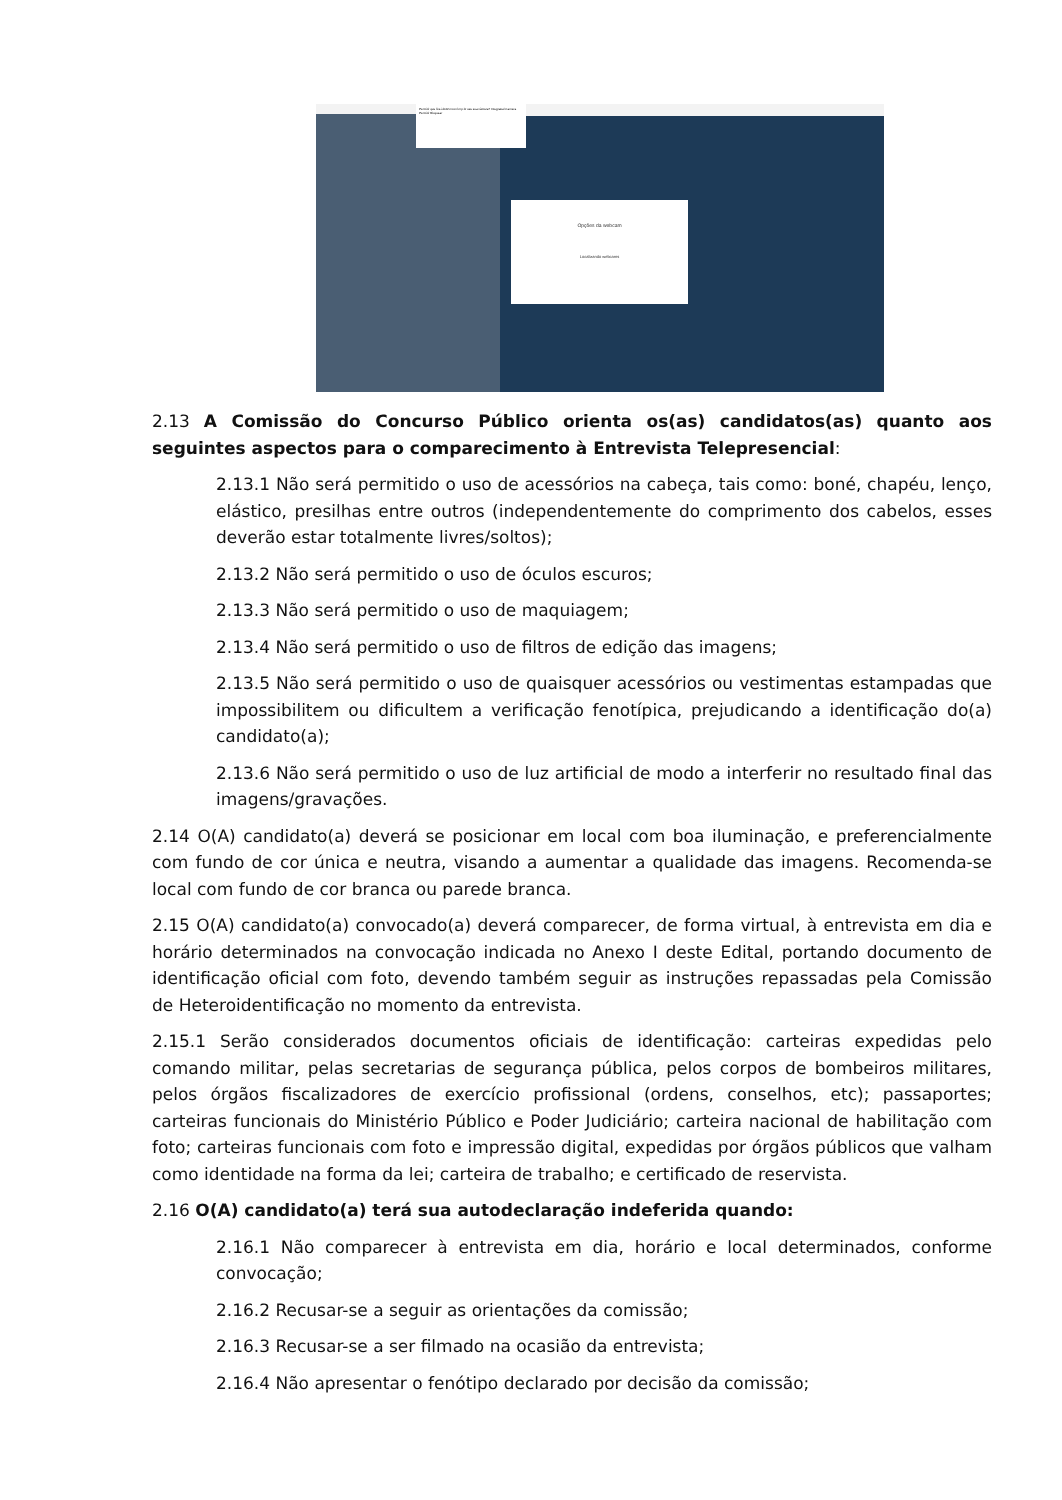Permitir que live-idc42.mconf.rnp.br use sua câmera? Integrated Camera Permitir Bloquear
Opções da webcam
Localizando webcams
2.13 A Comissão do Concurso Público orienta os(as) candidatos(as) quanto aos seguintes aspectos para o comparecimento à Entrevista Telepresencial:
2.13.1 Não será permitido o uso de acessórios na cabeça, tais como: boné, chapéu, lenço, elástico, presilhas entre outros (independentemente do comprimento dos cabelos, esses deverão estar totalmente livres/soltos);
2.13.2 Não será permitido o uso de óculos escuros;
2.13.3 Não será permitido o uso de maquiagem;
2.13.4 Não será permitido o uso de filtros de edição das imagens;
2.13.5 Não será permitido o uso de quaisquer acessórios ou vestimentas estampadas que impossibilitem ou dificultem a verificação fenotípica, prejudicando a identificação do(a) candidato(a);
2.13.6 Não será permitido o uso de luz artificial de modo a interferir no resultado final das imagens/gravações.
2.14 O(A) candidato(a) deverá se posicionar em local com boa iluminação, e preferencialmente com fundo de cor única e neutra, visando a aumentar a qualidade das imagens. Recomenda-se local com fundo de cor branca ou parede branca.
2.15 O(A) candidato(a) convocado(a) deverá comparecer, de forma virtual, à entrevista em dia e horário determinados na convocação indicada no Anexo I deste Edital, portando documento de identificação oficial com foto, devendo também seguir as instruções repassadas pela Comissão de Heteroidentificação no momento da entrevista.
2.15.1 Serão considerados documentos oficiais de identificação: carteiras expedidas pelo comando militar, pelas secretarias de segurança pública, pelos corpos de bombeiros militares, pelos órgãos fiscalizadores de exercício profissional (ordens, conselhos, etc); passaportes; carteiras funcionais do Ministério Público e Poder Judiciário; carteira nacional de habilitação com foto; carteiras funcionais com foto e impressão digital, expedidas por órgãos públicos que valham como identidade na forma da lei; carteira de trabalho; e certificado de reservista.
2.16 O(A) candidato(a) terá sua autodeclaração indeferida quando:
2.16.1 Não comparecer à entrevista em dia, horário e local determinados, conforme convocação;
2.16.2 Recusar-se a seguir as orientações da comissão;
2.16.3 Recusar-se a ser filmado na ocasião da entrevista;
2.16.4 Não apresentar o fenótipo declarado por decisão da comissão;